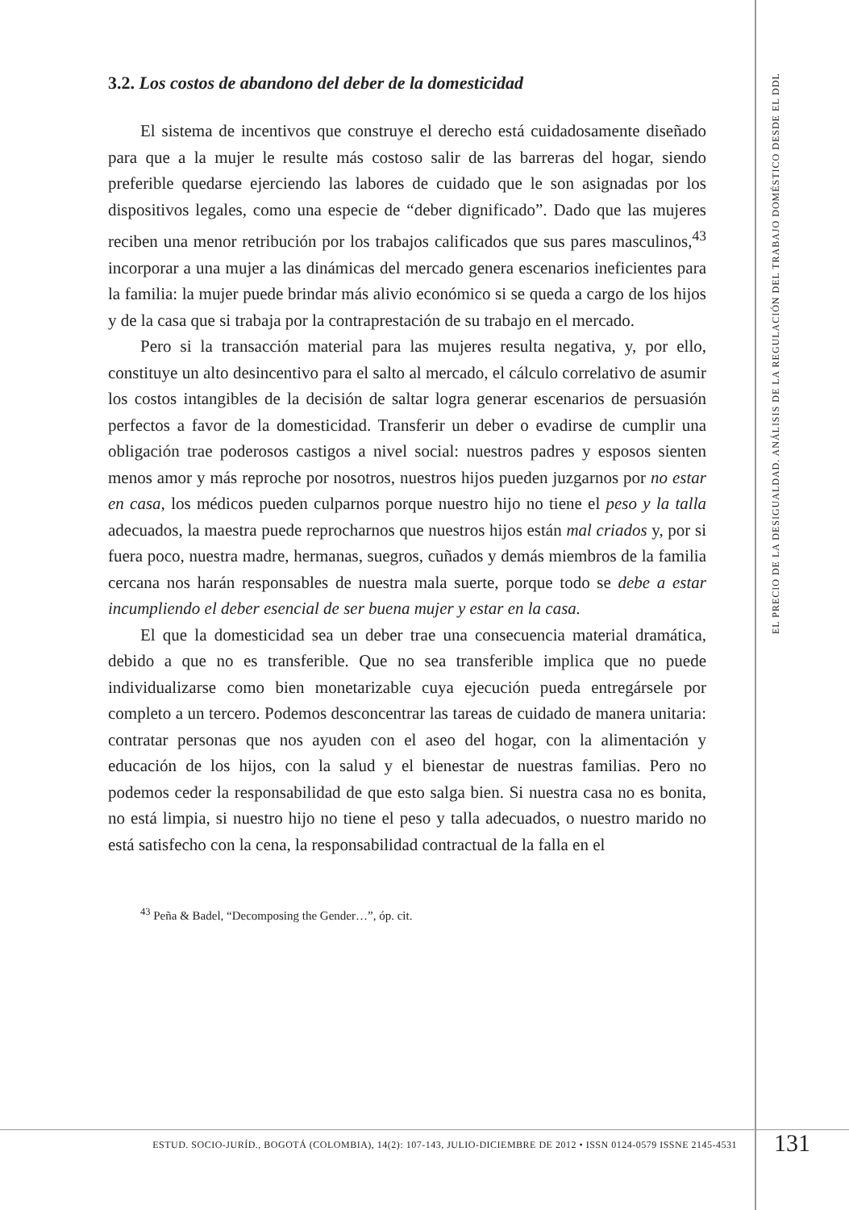3.2. Los costos de abandono del deber de la domesticidad
El sistema de incentivos que construye el derecho está cuidadosamente diseñado para que a la mujer le resulte más costoso salir de las barreras del hogar, siendo preferible quedarse ejerciendo las labores de cuidado que le son asignadas por los dispositivos legales, como una especie de “deber dignificado”. Dado que las mujeres reciben una menor retribución por los trabajos calificados que sus pares masculinos,<sup>43</sup> incorporar a una mujer a las dinámicas del mercado genera escenarios ineficientes para la familia: la mujer puede brindar más alivio económico si se queda a cargo de los hijos y de la casa que si trabaja por la contraprestación de su trabajo en el mercado.
Pero si la transacción material para las mujeres resulta negativa, y, por ello, constituye un alto desincentivo para el salto al mercado, el cálculo correlativo de asumir los costos intangibles de la decisión de saltar logra generar escenarios de persuasión perfectos a favor de la domesticidad. Transferir un deber o evadirse de cumplir una obligación trae poderosos castigos a nivel social: nuestros padres y esposos sienten menos amor y más reproche por nosotros, nuestros hijos pueden juzgarnos por no estar en casa, los médicos pueden culparnos porque nuestro hijo no tiene el peso y la talla adecuados, la maestra puede reprocharnos que nuestros hijos están mal criados y, por si fuera poco, nuestra madre, hermanas, suegros, cuñados y demás miembros de la familia cercana nos harán responsables de nuestra mala suerte, porque todo se debe a estar incumpliendo el deber esencial de ser buena mujer y estar en la casa.
El que la domesticidad sea un deber trae una consecuencia material dramática, debido a que no es transferible. Que no sea transferible implica que no puede individualizarse como bien monetarizable cuya ejecución pueda entregársele por completo a un tercero. Podemos desconcentrar las tareas de cuidado de manera unitaria: contratar personas que nos ayuden con el aseo del hogar, con la alimentación y educación de los hijos, con la salud y el bienestar de nuestras familias. Pero no podemos ceder la responsabilidad de que esto salga bien. Si nuestra casa no es bonita, no está limpia, si nuestro hijo no tiene el peso y talla adecuados, o nuestro marido no está satisfecho con la cena, la responsabilidad contractual de la falla en el
<sup>43</sup> Peña & Badel, “Decomposing the Gender…”, óp. cit.
EL PRECIO DE LA DESIGUALDAD. ANÁLISIS DE LA REGULACIÓN DEL TRABAJO DOMÉSTICO DESDE EL DDL
ESTUD. SOCIO-JURÍD., BOGOTÁ (COLOMBIA), 14(2): 107-143, JULIO-DICIEMBRE DE 2012 • ISSN 0124-0579 ISSNE 2145-4531
131